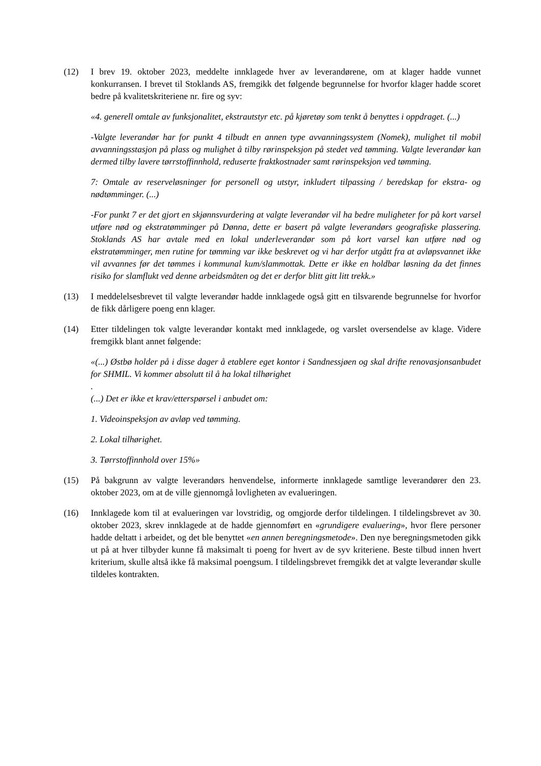(12) I brev 19. oktober 2023, meddelte innklagede hver av leverandørene, om at klager hadde vunnet konkurransen. I brevet til Stoklands AS, fremgikk det følgende begrunnelse for hvorfor klager hadde scoret bedre på kvalitetskriteriene nr. fire og syv:
«4. generell omtale av funksjonalitet, ekstrautstyr etc. på kjøretøy som tenkt å benyttes i oppdraget. (...)
-Valgte leverandør har for punkt 4 tilbudt en annen type avvanningssystem (Nomek), mulighet til mobil avvanningsstasjon på plass og mulighet å tilby rørinspeksjon på stedet ved tømming. Valgte leverandør kan dermed tilby lavere tørrstoffinnhold, reduserte fraktkostnader samt rørinspeksjon ved tømming.
7: Omtale av reserveløsninger for personell og utstyr, inkludert tilpassing / beredskap for ekstra- og nødtømminger. (...)
-For punkt 7 er det gjort en skjønnsvurdering at valgte leverandør vil ha bedre muligheter for på kort varsel utføre nød og ekstratømminger på Dønna, dette er basert på valgte leverandørs geografiske plassering. Stoklands AS har avtale med en lokal underleverandør som på kort varsel kan utføre nød og ekstratømminger, men rutine for tømming var ikke beskrevet og vi har derfor utgått fra at avløpsvannet ikke vil avvannes før det tømmes i kommunal kum/slammottak. Dette er ikke en holdbar løsning da det finnes risiko for slamflukt ved denne arbeidsmåten og det er derfor blitt gitt litt trekk.»
(13) I meddelelsesbrevet til valgte leverandør hadde innklagede også gitt en tilsvarende begrunnelse for hvorfor de fikk dårligere poeng enn klager.
(14) Etter tildelingen tok valgte leverandør kontakt med innklagede, og varslet oversendelse av klage. Videre fremgikk blant annet følgende:
«(...) Østbø holder på i disse dager å etablere eget kontor i Sandnessjøen og skal drifte renovasjonsanbudet for SHMIL. Vi kommer absolutt til å ha lokal tilhørighet
.
(...) Det er ikke et krav/etterspørsel i anbudet om:
1. Videoinspeksjon av avløp ved tømming.
2. Lokal tilhørighet.
3. Tørrstoffinnhold over 15%»
(15) På bakgrunn av valgte leverandørs henvendelse, informerte innklagede samtlige leverandører den 23. oktober 2023, om at de ville gjennomgå lovligheten av evalueringen.
(16) Innklagede kom til at evalueringen var lovstridig, og omgjorde derfor tildelingen. I tildelingsbrevet av 30. oktober 2023, skrev innklagede at de hadde gjennomført en «grundigere evaluering», hvor flere personer hadde deltatt i arbeidet, og det ble benyttet «en annen beregningsmetode». Den nye beregningsmetoden gikk ut på at hver tilbyder kunne få maksimalt ti poeng for hvert av de syv kriteriene. Beste tilbud innen hvert kriterium, skulle altså ikke få maksimal poengsum. I tildelingsbrevet fremgikk det at valgte leverandør skulle tildeles kontrakten.